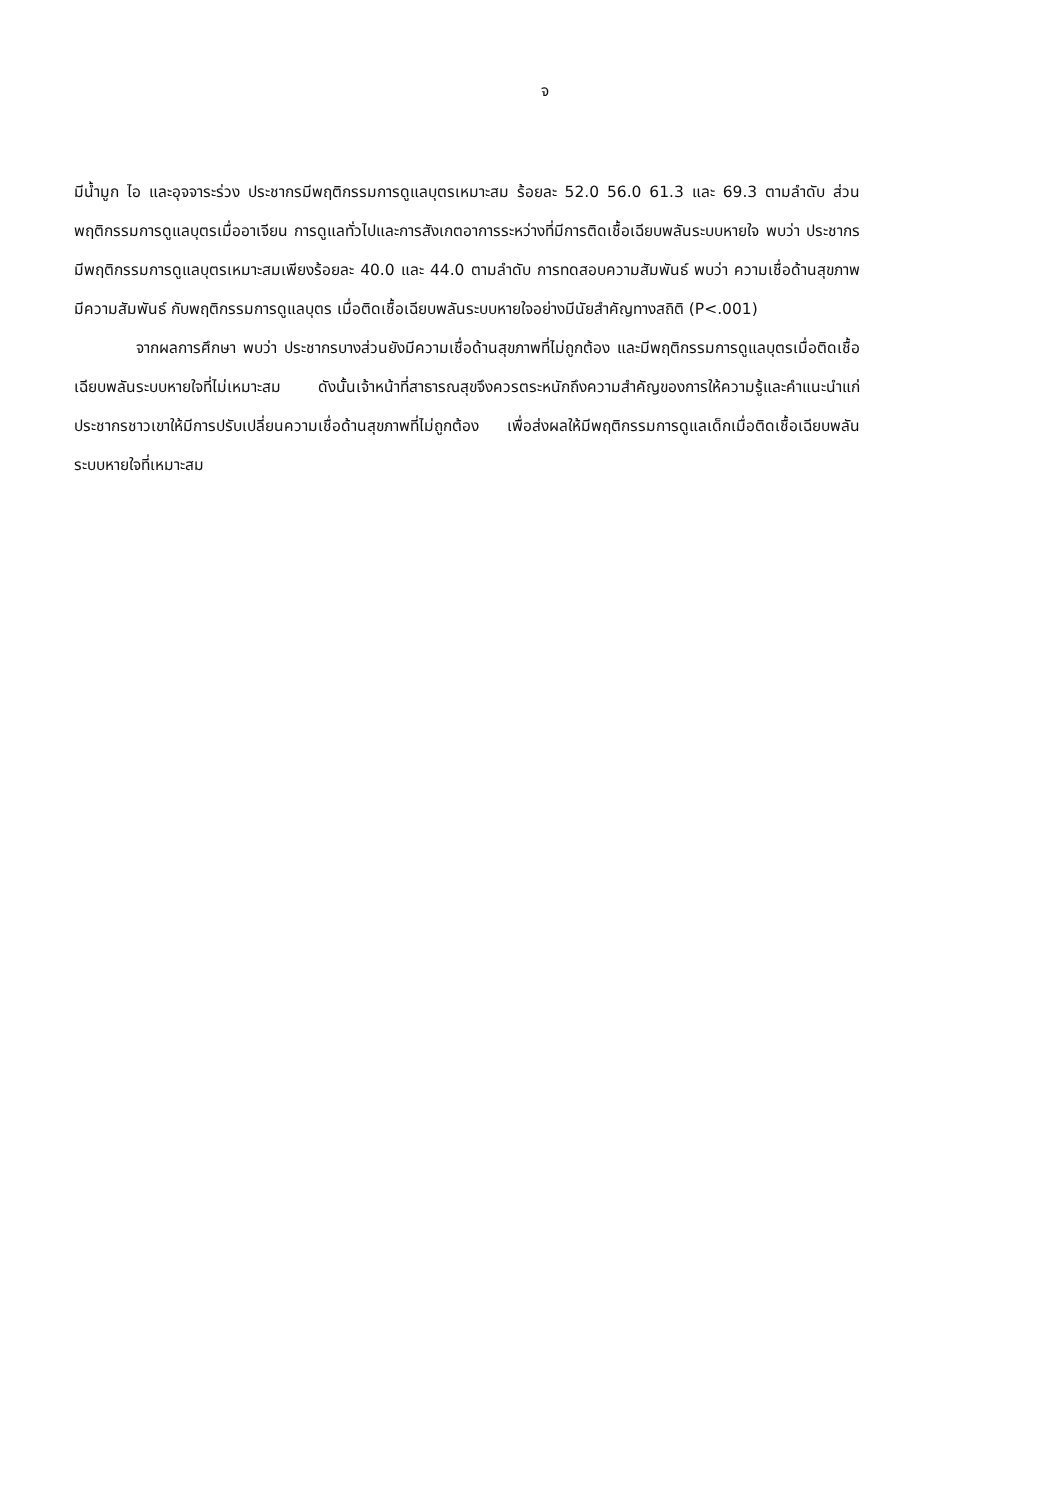จ
มีน้ำมูก ไอ และอุจจาระร่วง ประชากรมีพฤติกรรมการดูแลบุตรเหมาะสม ร้อยละ 52.0 56.0 61.3 และ 69.3 ตามลำดับ ส่วนพฤติกรรมการดูแลบุตรเมื่ออาเจียน การดูแลทั่วไปและการสังเกตอาการระหว่างที่มีการติดเชื้อเฉียบพลันระบบหายใจ พบว่า ประชากรมีพฤติกรรมการดูแลบุตรเหมาะสมเพียงร้อยละ 40.0 และ 44.0 ตามลำดับ การทดสอบความสัมพันธ์ พบว่า ความเชื่อด้านสุขภาพมีความสัมพันธ์ กับพฤติกรรมการดูแลบุตร เมื่อติดเชื้อเฉียบพลันระบบหายใจอย่างมีนัยสำคัญทางสถิติ (P<.001)
จากผลการศึกษา พบว่า ประชากรบางส่วนยังมีความเชื่อด้านสุขภาพที่ไม่ถูกต้อง และมีพฤติกรรมการดูแลบุตรเมื่อติดเชื้อเฉียบพลันระบบหายใจที่ไม่เหมาะสม ดังนั้นเจ้าหน้าที่สาธารณสุขจึงควรตระหนักถึงความสำคัญของการให้ความรู้และคำแนะนำแก่ประชากรชาวเขาให้มีการปรับเปลี่ยนความเชื่อด้านสุขภาพที่ไม่ถูกต้อง เพื่อส่งผลให้มีพฤติกรรมการดูแลเด็กเมื่อติดเชื้อเฉียบพลันระบบหายใจที่เหมาะสม